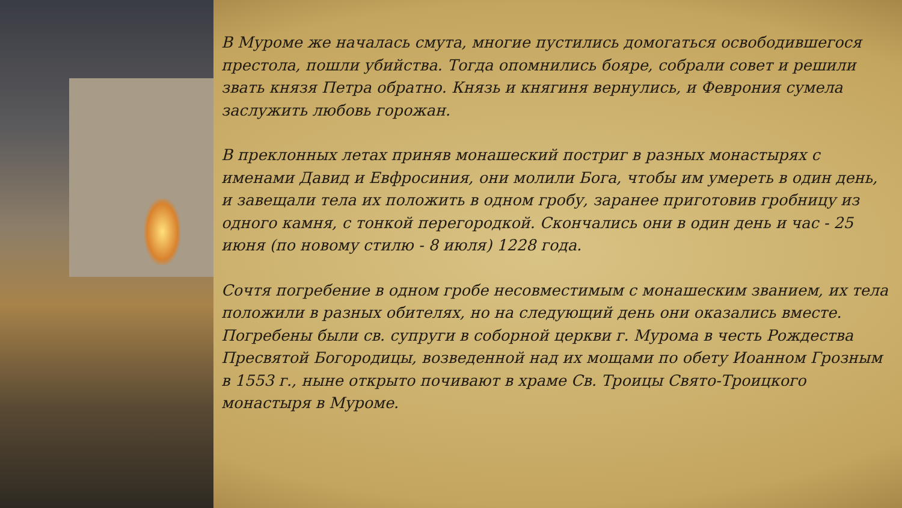В Муроме же началась смута, многие пустились домогаться освободившегося престола, пошли убийства. Тогда опомнились бояре, собрали совет и решили звать князя Петра обратно. Князь и княгиня вернулись, и Феврония сумела заслужить любовь горожан.
В преклонных летах приняв монашеский постриг в разных монастырях с именами Давид и Евфросиния, они молили Бога, чтобы им умереть в один день, и завещали тела их положить в одном гробу, заранее приготовив гробницу из одного камня, с тонкой перегородкой. Скончались они в один день и час - 25 июня (по новому стилю - 8 июля) 1228 года.
Сочтя погребение в одном гробе несовместимым с монашеским званием, их тела положили в разных обителях, но на следующий день они оказались вместе. Погребены были св. супруги в соборной церкви г. Мурома в честь Рождества Пресвятой Богородицы, возведенной над их мощами по обету Иоанном Грозным в 1553 г., ныне открыто почивают в храме Св. Троицы Свято-Троицкого монастыря в Муроме.